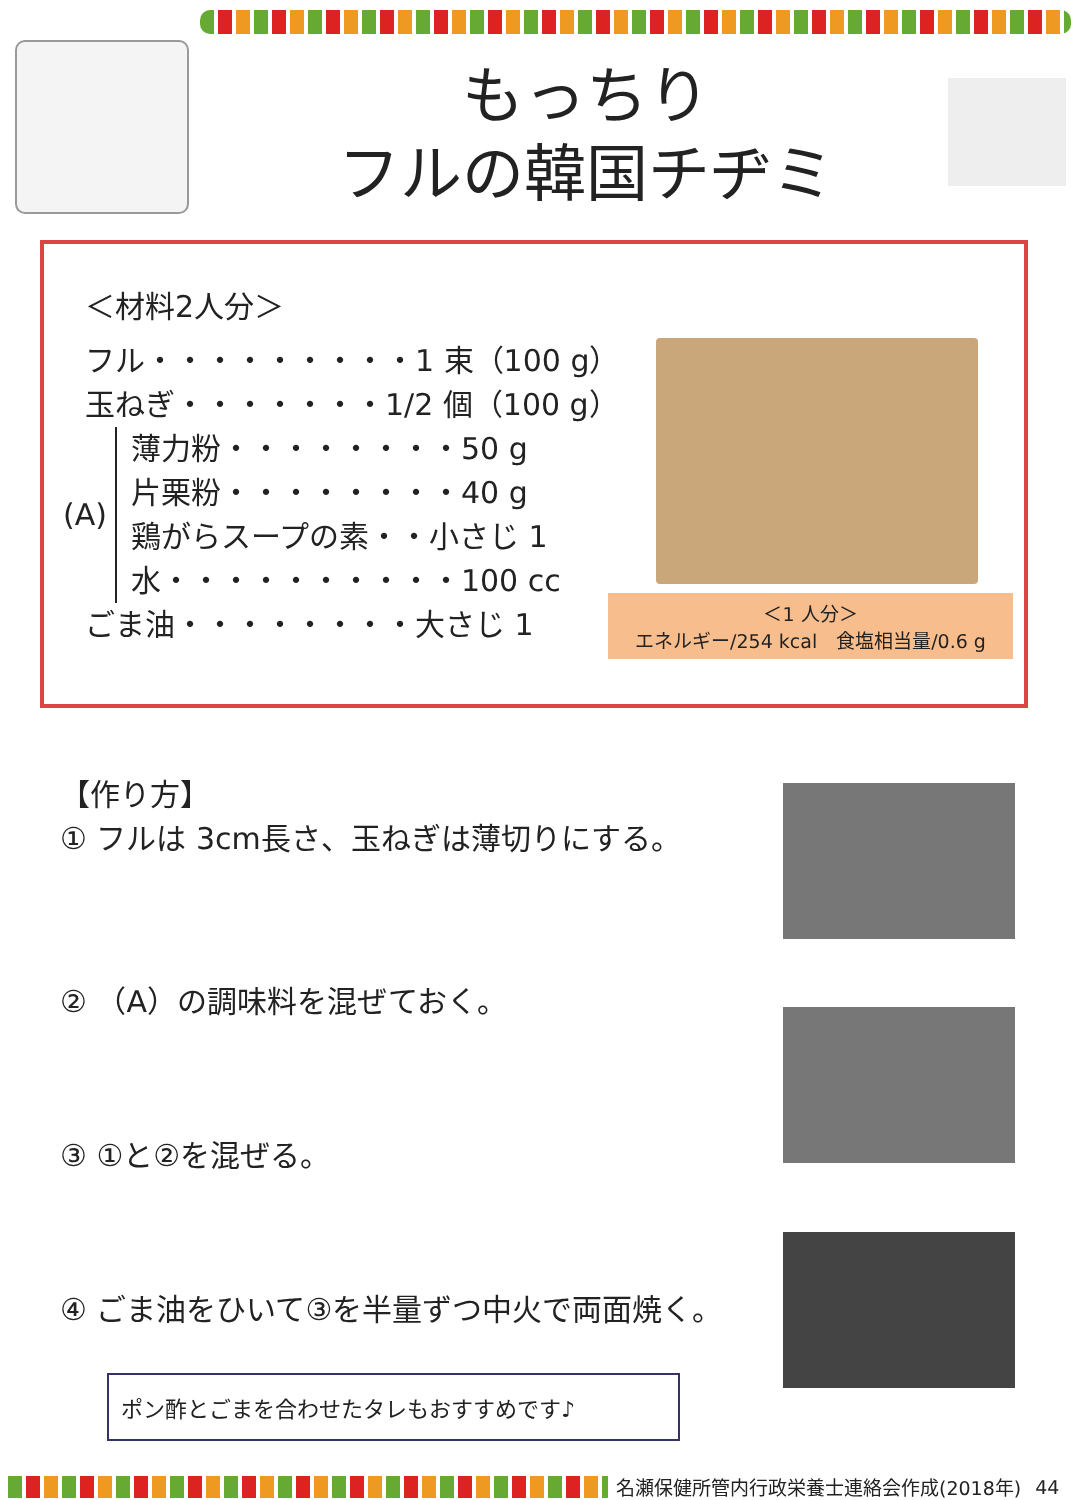もっちり
フルの韓国チヂミ
＜材料2人分＞
フル・・・・・・・・・1 束（100 g）
玉ねぎ・・・・・・・1/2 個（100 g）
(A)
薄力粉・・・・・・・・50 g
片栗粉・・・・・・・・40 g
鶏がらスープの素・・小さじ 1
水・・・・・・・・・・100 cc
ごま油・・・・・・・・大さじ 1
＜1 人分＞
エネルギー/254 kcal　食塩相当量/0.6 g
【作り方】
① フルは 3cm長さ、玉ねぎは薄切りにする。
② （A）の調味料を混ぜておく。
③ ①と②を混ぜる。
④ ごま油をひいて③を半量ずつ中火で両面焼く。
ポン酢とごまを合わせたタレもおすすめです♪
名瀬保健所管内行政栄養士連絡会作成(2018年) 44